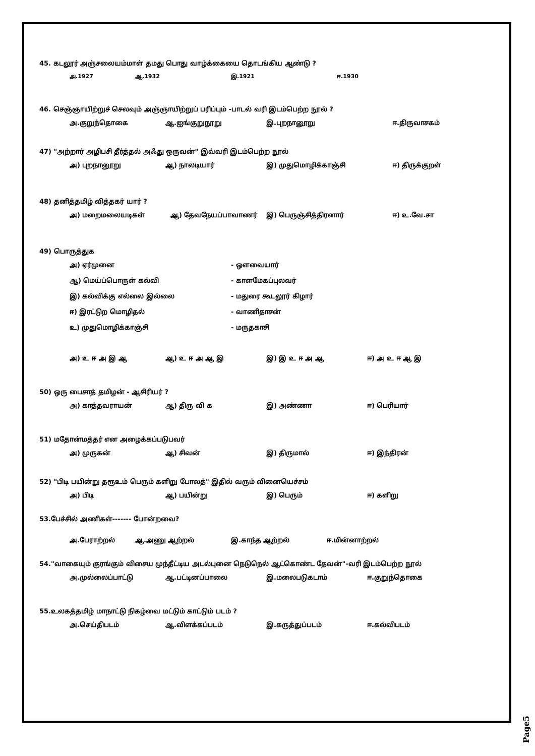45. கடலூர் அஞ்சலையம்மாள் தமது பொது வாழ்க்கையை தொடங்கிய ஆண்டு ?
அ.1927 ஆ.1932 இ.1921 ஈ.1930
46. செஞ்ஞாயிற்றுச் செலவும் அஞ்ஞாயிற்றுப் பரிப்பும் -பாடல் வரி இடம்பெற்ற நூல் ?
அ.குறுந்தொகை ஆ.ஐங்குறுநூறு இ.புறநானூறு ஈ.திருவாசகம்
47) "அற்றார் அழிபசி தீர்த்தல் அஃது ஒருவன்" இவ்வரி இடம்பெற்ற நூல்
அ) புறநானூறு ஆ) நாலடியார் இ) முதுமொழிக்காஞ்சி ஈ) திருக்குறள்
48) தனித்தமிழ் வித்தகர் யார் ?
அ) மறைமலையடிகள் ஆ) தேவநேயப்பாவாணர் இ) பெருஞ்சித்திரனார் ஈ) உ.வே.சா
49) பொருத்துக
அ) ஏர்முனை - ஔவையார்
ஆ) மெய்ப்பொருள் கல்வி - காளமேகப்புலவர்
இ) கல்விக்கு எல்லை இல்லை - மதுரை கூடலூர் கிழார்
ஈ) இரட்டுற மொழிதல் - வாணிதாசன்
உ) முதுமொழிக்காஞ்சி - மருதகாசி
அ) உ ஈ அ இ ஆ ஆ) உ ஈ அ ஆ இ இ) இ உ ஈ அ ஆ ஈ) அ உ ஈ ஆ இ
50) ஒரு பைசாத் தமிழன் - ஆசிரியர் ?
அ) காத்தவராயன் ஆ) திரு வி க இ) அண்ணா ஈ) பெரியார்
51) மதோன்மத்தர் என அழைக்கப்படுபவர்
அ) முருகன் ஆ) சிவன் இ) திருமால் ஈ) இந்திரன்
52) "பிடி பயின்று தரூஉம் பெரும் களிறு போலத்" இதில் வரும் வினையெச்சம்
அ) பிடி ஆ) பயின்று இ) பெரும் ஈ) களிறு
53.பேச்சில் அணிகள்------- போன்றவை?
அ.பேராற்றல் ஆ.அணு ஆற்றல் இ.காந்த ஆற்றல் ஈ.மின்னாற்றல்
54."வாகையும் குரங்கும் விசைய முந்தீட்டிய அடல்புனை நெடுநெல் ஆட்கொண்ட தேவன்"-வரி இடம்பெற்ற நூல்
அ.முல்லைப்பாட்டு ஆ.பட்டினப்பாலை இ.மலைபடுகடாம் ஈ.குறுந்தொகை
55.உலகத்தமிழ் மாநாட்டு நிகழ்வை மட்டும் காட்டும் படம் ?
அ.செய்திபடம் ஆ.விளக்கப்படம் இ.கருத்துப்படம் ஈ.கல்விபடம்
Page5